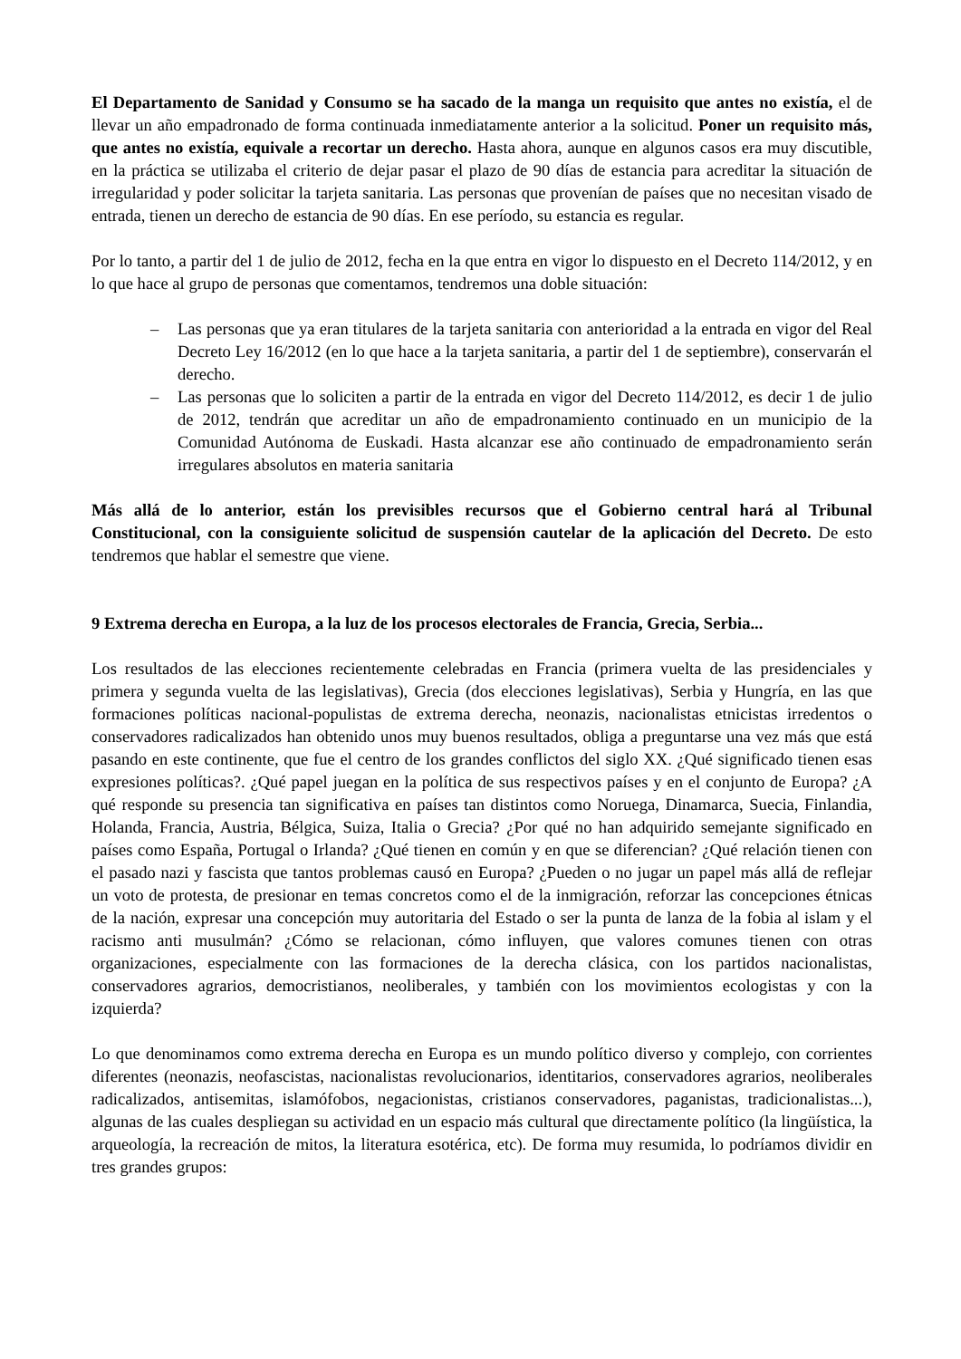El Departamento de Sanidad y Consumo se ha sacado de la manga un requisito que antes no existía, el de llevar un año empadronado de forma continuada inmediatamente anterior a la solicitud. Poner un requisito más, que antes no existía, equivale a recortar un derecho. Hasta ahora, aunque en algunos casos era muy discutible, en la práctica se utilizaba el criterio de dejar pasar el plazo de 90 días de estancia para acreditar la situación de irregularidad y poder solicitar la tarjeta sanitaria. Las personas que provenían de países que no necesitan visado de entrada, tienen un derecho de estancia de 90 días. En ese período, su estancia es regular.
Por lo tanto, a partir del 1 de julio de 2012, fecha en la que entra en vigor lo dispuesto en el Decreto 114/2012, y en lo que hace al grupo de personas que comentamos, tendremos una doble situación:
– Las personas que ya eran titulares de la tarjeta sanitaria con anterioridad a la entrada en vigor del Real Decreto Ley 16/2012 (en lo que hace a la tarjeta sanitaria, a partir del 1 de septiembre), conservarán el derecho.
– Las personas que lo soliciten a partir de la entrada en vigor del Decreto 114/2012, es decir 1 de julio de 2012, tendrán que acreditar un año de empadronamiento continuado en un municipio de la Comunidad Autónoma de Euskadi. Hasta alcanzar ese año continuado de empadronamiento serán irregulares absolutos en materia sanitaria
Más allá de lo anterior, están los previsibles recursos que el Gobierno central hará al Tribunal Constitucional, con la consiguiente solicitud de suspensión cautelar de la aplicación del Decreto. De esto tendremos que hablar el semestre que viene.
9 Extrema derecha en Europa, a la luz de los procesos electorales de Francia, Grecia, Serbia...
Los resultados de las elecciones recientemente celebradas en Francia (primera vuelta de las presidenciales y primera y segunda vuelta de las legislativas), Grecia (dos elecciones legislativas), Serbia y Hungría, en las que formaciones políticas nacional-populistas de extrema derecha, neonazis, nacionalistas etnicistas irredentos o conservadores radicalizados han obtenido unos muy buenos resultados, obliga a preguntarse una vez más que está pasando en este continente, que fue el centro de los grandes conflictos del siglo XX. ¿Qué significado tienen esas expresiones políticas?. ¿Qué papel juegan en la política de sus respectivos países y en el conjunto de Europa? ¿A qué responde su presencia tan significativa en países tan distintos como Noruega, Dinamarca, Suecia, Finlandia, Holanda, Francia, Austria, Bélgica, Suiza, Italia o Grecia? ¿Por qué no han adquirido semejante significado en países como España, Portugal o Irlanda? ¿Qué tienen en común y en que se diferencian? ¿Qué relación tienen con el pasado nazi y fascista que tantos problemas causó en Europa? ¿Pueden o no jugar un papel más allá de reflejar un voto de protesta, de presionar en temas concretos como el de la inmigración, reforzar las concepciones étnicas de la nación, expresar una concepción muy autoritaria del Estado o ser la punta de lanza de la fobia al islam y el racismo anti musulmán? ¿Cómo se relacionan, cómo influyen, que valores comunes tienen con otras organizaciones, especialmente con las formaciones de la derecha clásica, con los partidos nacionalistas, conservadores agrarios, democristianos, neoliberales, y también con los movimientos ecologistas y con la izquierda?
Lo que denominamos como extrema derecha en Europa es un mundo político diverso y complejo, con corrientes diferentes (neonazis, neofascistas, nacionalistas revolucionarios, identitarios, conservadores agrarios, neoliberales radicalizados, antisemitas, islamófobos, negacionistas, cristianos conservadores, paganistas, tradicionalistas...), algunas de las cuales despliegan su actividad en un espacio más cultural que directamente político (la lingüística, la arqueología, la recreación de mitos, la literatura esotérica, etc). De forma muy resumida, lo podríamos dividir en tres grandes grupos: